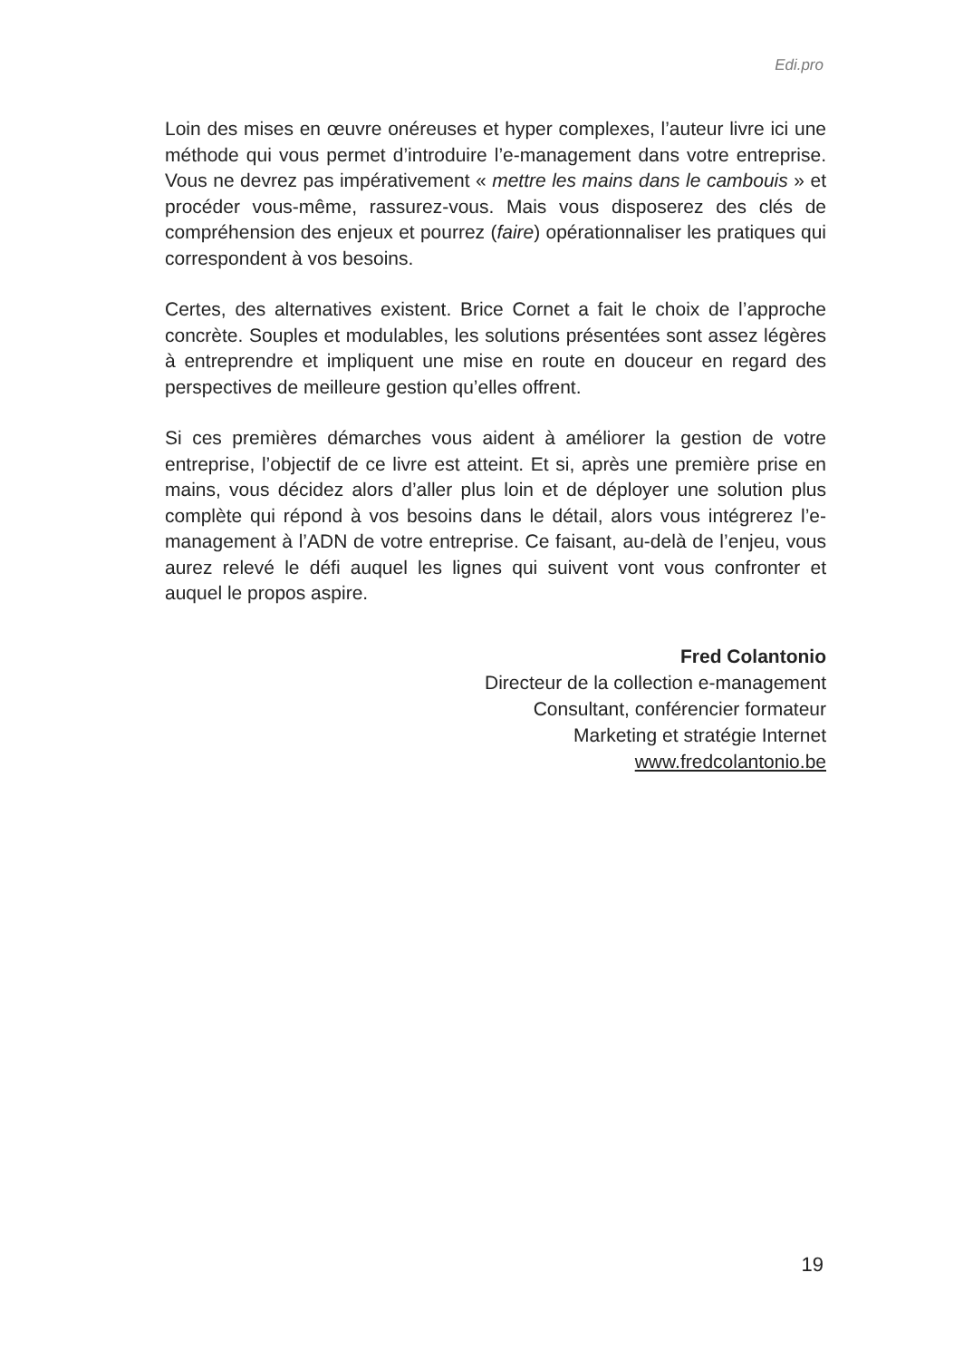Edi.pro
Loin des mises en œuvre onéreuses et hyper complexes, l’auteur livre ici une méthode qui vous permet d’introduire l’e-management dans votre entreprise. Vous ne devrez pas impérativement « mettre les mains dans le cambouis » et procéder vous-même, rassurez-vous. Mais vous disposerez des clés de compréhension des enjeux et pourrez (faire) opérationnaliser les pratiques qui correspondent à vos besoins.
Certes, des alternatives existent. Brice Cornet a fait le choix de l’approche concrète. Souples et modulables, les solutions présentées sont assez légères à entreprendre et impliquent une mise en route en douceur en regard des perspectives de meilleure gestion qu’elles offrent.
Si ces premières démarches vous aident à améliorer la gestion de votre entreprise, l’objectif de ce livre est atteint. Et si, après une première prise en mains, vous décidez alors d’aller plus loin et de déployer une solution plus complète qui répond à vos besoins dans le détail, alors vous intégrerez l’e-management à l’ADN de votre entreprise. Ce faisant, au-delà de l’enjeu, vous aurez relevé le défi auquel les lignes qui suivent vont vous confronter et auquel le propos aspire.
Fred Colantonio
Directeur de la collection e-management
Consultant, conférencier formateur
Marketing et stratégie Internet
www.fredcolantonio.be
19